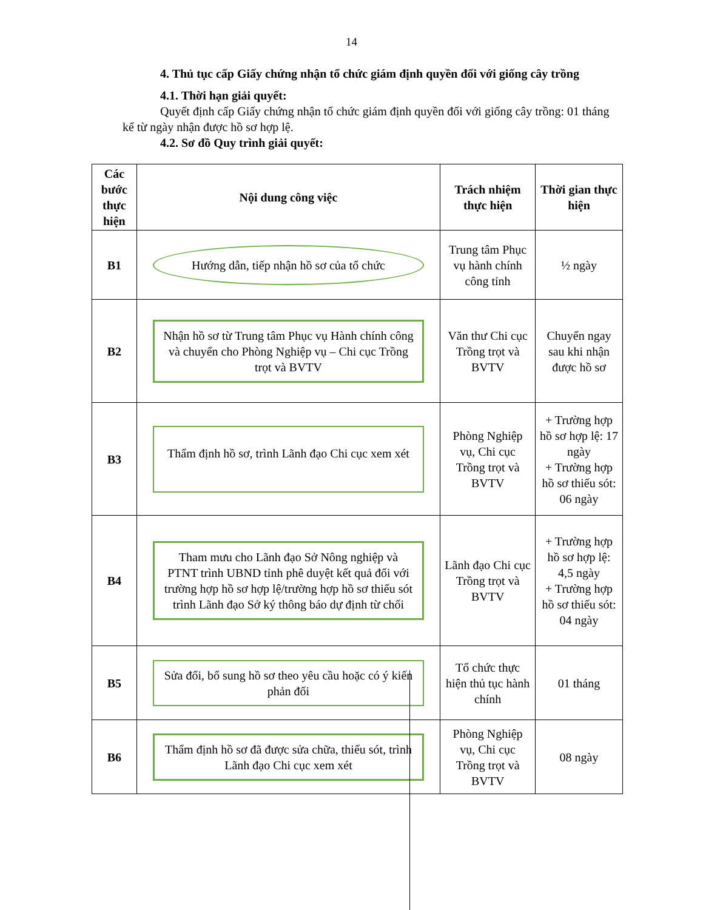14
4. Thủ tục cấp Giấy chứng nhận tổ chức giám định quyền đối với giống cây trồng
4.1. Thời hạn giải quyết:
Quyết định cấp Giấy chứng nhận tổ chức giám định quyền đối với giống cây trồng: 01 tháng kể từ ngày nhận được hồ sơ hợp lệ.
4.2. Sơ đồ Quy trình giải quyết:
| Các bước thực hiện | Nội dung công việc | Trách nhiệm thực hiện | Thời gian thực hiện |
| --- | --- | --- | --- |
| B1 | Hướng dẫn, tiếp nhận hồ sơ của tổ chức | Trung tâm Phục vụ hành chính công tỉnh | ½ ngày |
| B2 | Nhận hồ sơ từ Trung tâm Phục vụ Hành chính công và chuyển cho Phòng Nghiệp vụ – Chi cục Trồng trọt và BVTV | Văn thư Chi cục Trồng trọt và BVTV | Chuyển ngay sau khi nhận được hồ sơ |
| B3 | Thẩm định hồ sơ, trình Lãnh đạo Chi cục xem xét | Phòng Nghiệp vụ, Chi cục Trồng trọt và BVTV | + Trường hợp hồ sơ hợp lệ: 17 ngày + Trường hợp hồ sơ thiếu sót: 06 ngày |
| B4 | Tham mưu cho Lãnh đạo Sở Nông nghiệp và PTNT trình UBND tỉnh phê duyệt kết quả đối với trường hợp hồ sơ hợp lệ/trường hợp hồ sơ thiếu sót trình Lãnh đạo Sở ký thông báo dự định từ chối | Lãnh đạo Chi cục Trồng trọt và BVTV | + Trường hợp hồ sơ hợp lệ: 4,5 ngày + Trường hợp hồ sơ thiếu sót: 04 ngày |
| B5 | Sửa đổi, bổ sung hồ sơ theo yêu cầu hoặc có ý kiến phản đối | Tổ chức thực hiện thủ tục hành chính | 01 tháng |
| B6 | Thẩm định hồ sơ đã được sửa chữa, thiếu sót, trình Lãnh đạo Chi cục xem xét | Phòng Nghiệp vụ, Chi cục Trồng trọt và BVTV | 08 ngày |